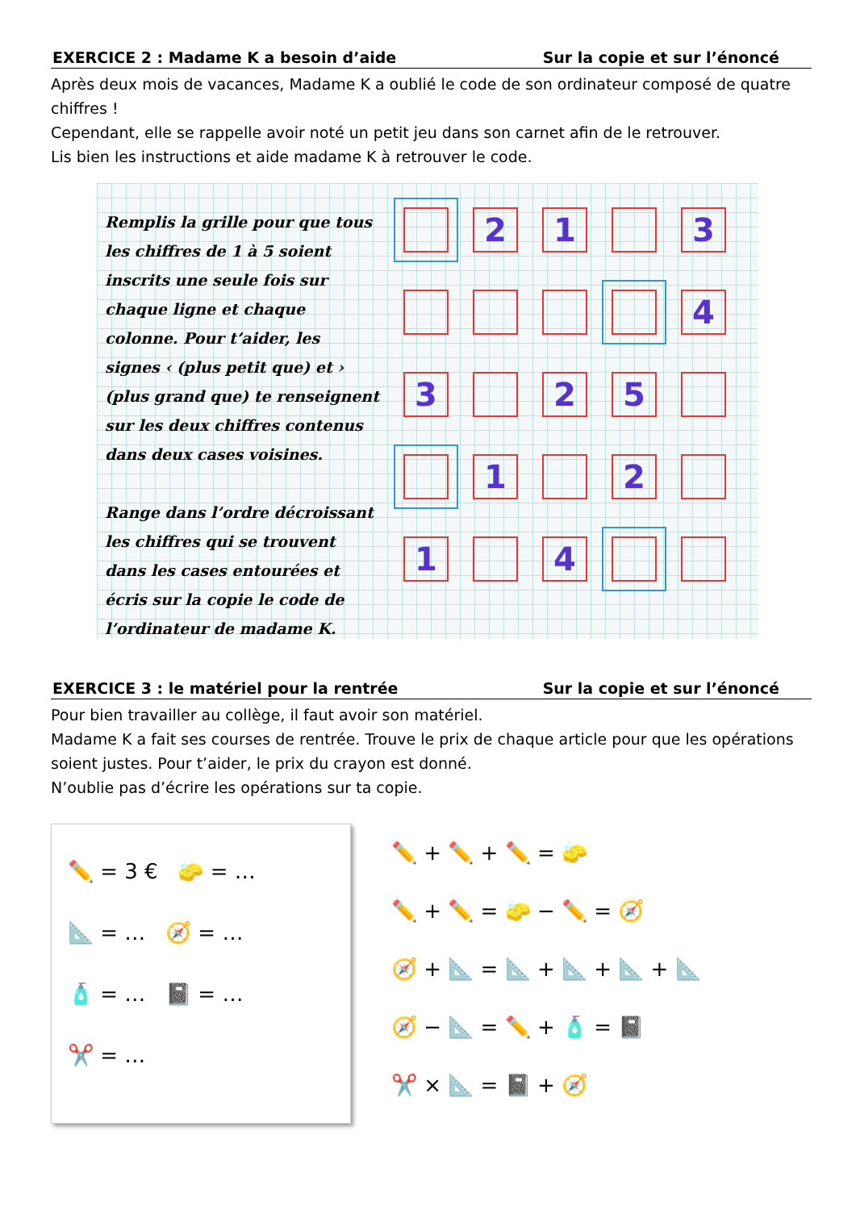EXERCICE 2 : Madame K a besoin d’aide Sur la copie et sur l’énoncé
Après deux mois de vacances, Madame K a oublié le code de son ordinateur composé de quatre chiffres !
Cependant, elle se rappelle avoir noté un petit jeu dans son carnet afin de le retrouver.
Lis bien les instructions et aide madame K à retrouver le code.
Remplis la grille pour que tous les chiffres de 1 à 5 soient inscrits une seule fois sur chaque ligne et chaque colonne. Pour t’aider, les signes ‹ (plus petit que) et › (plus grand que) te renseignent sur les deux chiffres contenus dans deux cases voisines.
Range dans l’ordre décroissant les chiffres qui se trouvent dans les cases entourées et écris sur la copie le code de l’ordinateur de madame K.
2 1 3
4
3 2 5
1 2
1 4
EXERCICE 3 : le matériel pour la rentrée Sur la copie et sur l’énoncé
Pour bien travailler au collège, il faut avoir son matériel.
Madame K a fait ses courses de rentrée. Trouve le prix de chaque article pour que les opérations soient justes. Pour t’aider, le prix du crayon est donné.
N’oublie pas d’écrire les opérations sur ta copie.
✏️ = 3 € 🧽 = …
📐 = … 🧭 = …
🧴 = … 📓 = …
✂️ = …
✏️ + ✏️ + ✏️ = 🧽
✏️ + ✏️ = 🧽 − ✏️ = 🧭
🧭 + 📐 = 📐 + 📐 + 📐 + 📐
🧭 − 📐 = ✏️ + 🧴 = 📓
✂️ × 📐 = 📓 + 🧭